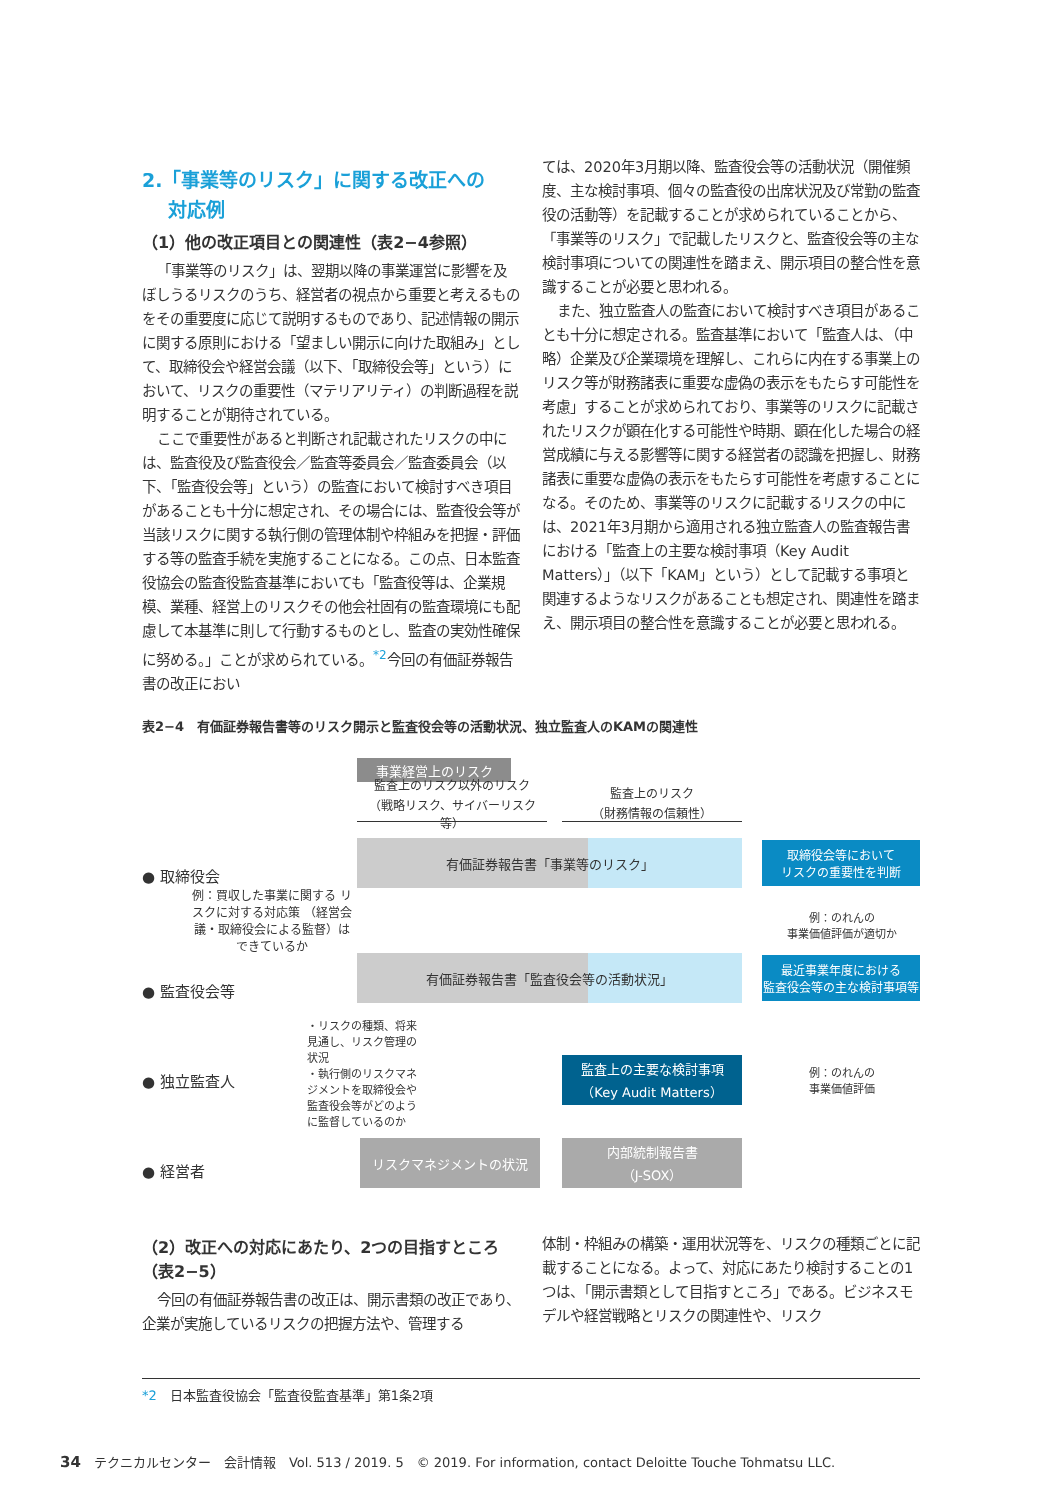2.「事業等のリスク」に関する改正への
対応例
（1）他の改正項目との関連性（表2−4参照）
「事業等のリスク」は、翌期以降の事業運営に影響を及ぼしうるリスクのうち、経営者の視点から重要と考えるものをその重要度に応じて説明するものであり、記述情報の開示に関する原則における「望ましい開示に向けた取組み」として、取締役会や経営会議（以下、「取締役会等」という）において、リスクの重要性（マテリアリティ）の判断過程を説明することが期待されている。
ここで重要性があると判断され記載されたリスクの中には、監査役及び監査役会／監査等委員会／監査委員会（以下、「監査役会等」という）の監査において検討すべき項目があることも十分に想定され、その場合には、監査役会等が当該リスクに関する執行側の管理体制や枠組みを把握・評価する等の監査手続を実施することになる。この点、日本監査役協会の監査役監査基準においても「監査役等は、企業規模、業種、経営上のリスクその他会社固有の監査環境にも配慮して本基準に則して行動するものとし、監査の実効性確保に努める。」ことが求められている。<sup>*2</sup>今回の有価証券報告書の改正におい
ては、2020年3月期以降、監査役会等の活動状況（開催頻度、主な検討事項、個々の監査役の出席状況及び常勤の監査役の活動等）を記載することが求められていることから、「事業等のリスク」で記載したリスクと、監査役会等の主な検討事項についての関連性を踏まえ、開示項目の整合性を意識することが必要と思われる。
また、独立監査人の監査において検討すべき項目があることも十分に想定される。監査基準において「監査人は、（中略）企業及び企業環境を理解し、これらに内在する事業上のリスク等が財務諸表に重要な虚偽の表示をもたらす可能性を考慮」することが求められており、事業等のリスクに記載されたリスクが顕在化する可能性や時期、顕在化した場合の経営成績に与える影響等に関する経営者の認識を把握し、財務諸表に重要な虚偽の表示をもたらす可能性を考慮することになる。そのため、事業等のリスクに記載するリスクの中には、2021年3月期から適用される独立監査人の監査報告書における「監査上の主要な検討事項（Key Audit Matters）」（以下「KAM」という）として記載する事項と関連するようなリスクがあることも想定され、関連性を踏まえ、開示項目の整合性を意識することが必要と思われる。
表2−4　有価証券報告書等のリスク開示と監査役会等の活動状況、独立監査人のKAMの関連性
事業経営上のリスク
監査上のリスク以外のリスク
（戦略リスク、サイバーリスク等）
監査上のリスク
（財務情報の信頼性）
● 取締役会
有価証券報告書「事業等のリスク」
取締役会等において
リスクの重要性を判断
例：買収した事業に関する リスクに対する対応策 （経営会議・取締役会による監督）はできているか
例：のれんの
事業価値評価が適切か
● 監査役会等
有価証券報告書「監査役会等の活動状況」
最近事業年度における
監査役会等の主な検討事項等
・リスクの種類、将来見通し、リスク管理の状況
・執行側のリスクマネジメントを取締役会や監査役会等がどのように監督しているのか
● 独立監査人
監査上の主要な検討事項
（Key Audit Matters）
例：のれんの
事業価値評価
● 経営者
リスクマネジメントの状況
内部統制報告書
（J-SOX）
（2）改正への対応にあたり、2つの目指すところ（表2−5）
今回の有価証券報告書の改正は、開示書類の改正であり、企業が実施しているリスクの把握方法や、管理する
体制・枠組みの構築・運用状況等を、リスクの種類ごとに記載することになる。よって、対応にあたり検討することの1つは、「開示書類として目指すところ」である。ビジネスモデルや経営戦略とリスクの関連性や、リスク
*2　日本監査役協会「監査役監査基準」第1条2項
34　テクニカルセンター　会計情報　Vol. 513 / 2019. 5　© 2019. For information, contact Deloitte Touche Tohmatsu LLC.